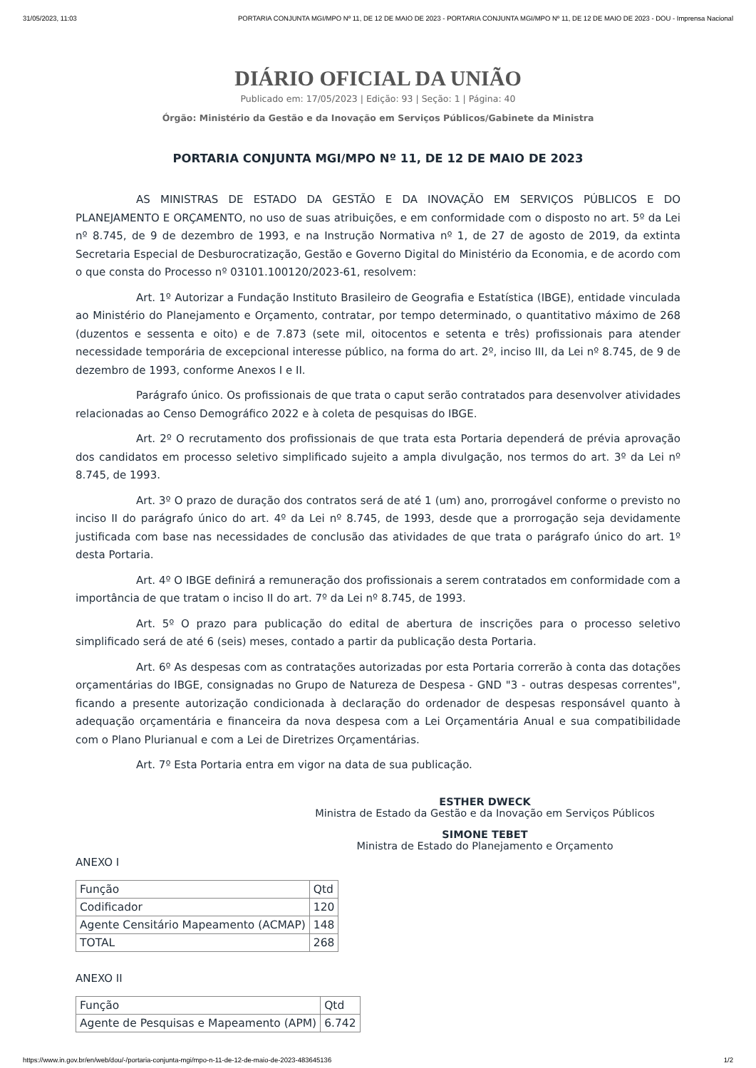31/05/2023, 11:03 PORTARIA CONJUNTA MGI/MPO Nº 11, DE 12 DE MAIO DE 2023 - PORTARIA CONJUNTA MGI/MPO Nº 11, DE 12 DE MAIO DE 2023 - DOU - Imprensa Nacional
DIÁRIO OFICIAL DA UNIÃO
Publicado em: 17/05/2023 | Edição: 93 | Seção: 1 | Página: 40
Órgão: Ministério da Gestão e da Inovação em Serviços Públicos/Gabinete da Ministra
PORTARIA CONJUNTA MGI/MPO Nº 11, DE 12 DE MAIO DE 2023
AS MINISTRAS DE ESTADO DA GESTÃO E DA INOVAÇÃO EM SERVIÇOS PÚBLICOS E DO PLANEJAMENTO E ORÇAMENTO, no uso de suas atribuições, e em conformidade com o disposto no art. 5º da Lei nº 8.745, de 9 de dezembro de 1993, e na Instrução Normativa nº 1, de 27 de agosto de 2019, da extinta Secretaria Especial de Desburocratização, Gestão e Governo Digital do Ministério da Economia, e de acordo com o que consta do Processo nº 03101.100120/2023-61, resolvem:
Art. 1º Autorizar a Fundação Instituto Brasileiro de Geografia e Estatística (IBGE), entidade vinculada ao Ministério do Planejamento e Orçamento, contratar, por tempo determinado, o quantitativo máximo de 268 (duzentos e sessenta e oito) e de 7.873 (sete mil, oitocentos e setenta e três) profissionais para atender necessidade temporária de excepcional interesse público, na forma do art. 2º, inciso III, da Lei nº 8.745, de 9 de dezembro de 1993, conforme Anexos I e II.
Parágrafo único. Os profissionais de que trata o caput serão contratados para desenvolver atividades relacionadas ao Censo Demográfico 2022 e à coleta de pesquisas do IBGE.
Art. 2º O recrutamento dos profissionais de que trata esta Portaria dependerá de prévia aprovação dos candidatos em processo seletivo simplificado sujeito a ampla divulgação, nos termos do art. 3º da Lei nº 8.745, de 1993.
Art. 3º O prazo de duração dos contratos será de até 1 (um) ano, prorrogável conforme o previsto no inciso II do parágrafo único do art. 4º da Lei nº 8.745, de 1993, desde que a prorrogação seja devidamente justificada com base nas necessidades de conclusão das atividades de que trata o parágrafo único do art. 1º desta Portaria.
Art. 4º O IBGE definirá a remuneração dos profissionais a serem contratados em conformidade com a importância de que tratam o inciso II do art. 7º da Lei nº 8.745, de 1993.
Art. 5º O prazo para publicação do edital de abertura de inscrições para o processo seletivo simplificado será de até 6 (seis) meses, contado a partir da publicação desta Portaria.
Art. 6º As despesas com as contratações autorizadas por esta Portaria correrão à conta das dotações orçamentárias do IBGE, consignadas no Grupo de Natureza de Despesa - GND "3 - outras despesas correntes", ficando a presente autorização condicionada à declaração do ordenador de despesas responsável quanto à adequação orçamentária e financeira da nova despesa com a Lei Orçamentária Anual e sua compatibilidade com o Plano Plurianual e com a Lei de Diretrizes Orçamentárias.
Art. 7º Esta Portaria entra em vigor na data de sua publicação.
ESTHER DWECK
Ministra de Estado da Gestão e da Inovação em Serviços Públicos
SIMONE TEBET
Ministra de Estado do Planejamento e Orçamento
ANEXO I
| Função | Qtd |
| Codificador | 120 |
| Agente Censitário Mapeamento (ACMAP) | 148 |
| TOTAL | 268 |
ANEXO II
| Função | Qtd |
| Agente de Pesquisas e Mapeamento (APM) | 6.742 |
https://www.in.gov.br/en/web/dou/-/portaria-conjunta-mgi/mpo-n-11-de-12-de-maio-de-2023-483645136 1/2